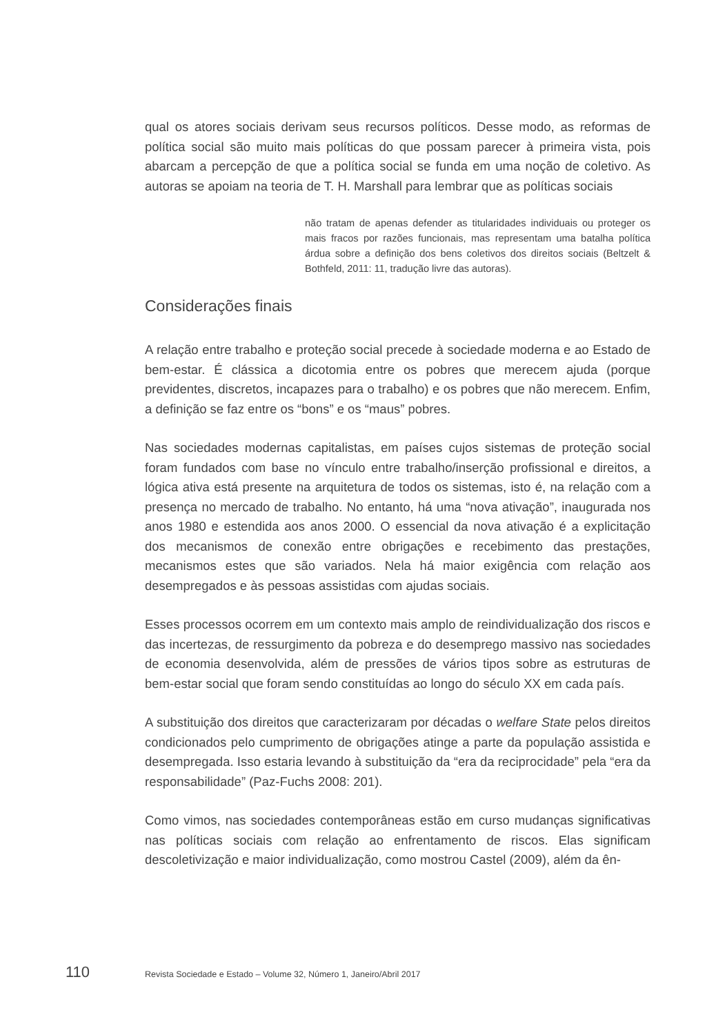qual os atores sociais derivam seus recursos políticos. Desse modo, as reformas de política social são muito mais políticas do que possam parecer à primeira vista, pois abarcam a percepção de que a política social se funda em uma noção de coletivo. As autoras se apoiam na teoria de T. H. Marshall para lembrar que as políticas sociais
não tratam de apenas defender as titularidades individuais ou proteger os mais fracos por razões funcionais, mas representam uma batalha política árdua sobre a definição dos bens coletivos dos direitos sociais (Beltzelt & Bothfeld, 2011: 11, tradução livre das autoras).
Considerações finais
A relação entre trabalho e proteção social precede à sociedade moderna e ao Estado de bem-estar. É clássica a dicotomia entre os pobres que merecem ajuda (porque previdentes, discretos, incapazes para o trabalho) e os pobres que não merecem. Enfim, a definição se faz entre os “bons” e os “maus” pobres.
Nas sociedades modernas capitalistas, em países cujos sistemas de proteção social foram fundados com base no vínculo entre trabalho/inserção profissional e direitos, a lógica ativa está presente na arquitetura de todos os sistemas, isto é, na relação com a presença no mercado de trabalho. No entanto, há uma “nova ativação”, inaugurada nos anos 1980 e estendida aos anos 2000. O essencial da nova ativação é a explicitação dos mecanismos de conexão entre obrigações e recebimento das prestações, mecanismos estes que são variados. Nela há maior exigência com relação aos desempregados e às pessoas assistidas com ajudas sociais.
Esses processos ocorrem em um contexto mais amplo de reindividualização dos riscos e das incertezas, de ressurgimento da pobreza e do desemprego massivo nas sociedades de economia desenvolvida, além de pressões de vários tipos sobre as estruturas de bem-estar social que foram sendo constituídas ao longo do século XX em cada país.
A substituição dos direitos que caracterizaram por décadas o welfare State pelos direitos condicionados pelo cumprimento de obrigações atinge a parte da população assistida e desempregada. Isso estaria levando à substituição da “era da reciprocidade” pela “era da responsabilidade” (Paz-Fuchs 2008: 201).
Como vimos, nas sociedades contemporâneas estão em curso mudanças significativas nas políticas sociais com relação ao enfrentamento de riscos. Elas significam descoletivização e maior individualização, como mostrou Castel (2009), além da ên-
110 Revista Sociedade e Estado – Volume 32, Número 1, Janeiro/Abril 2017